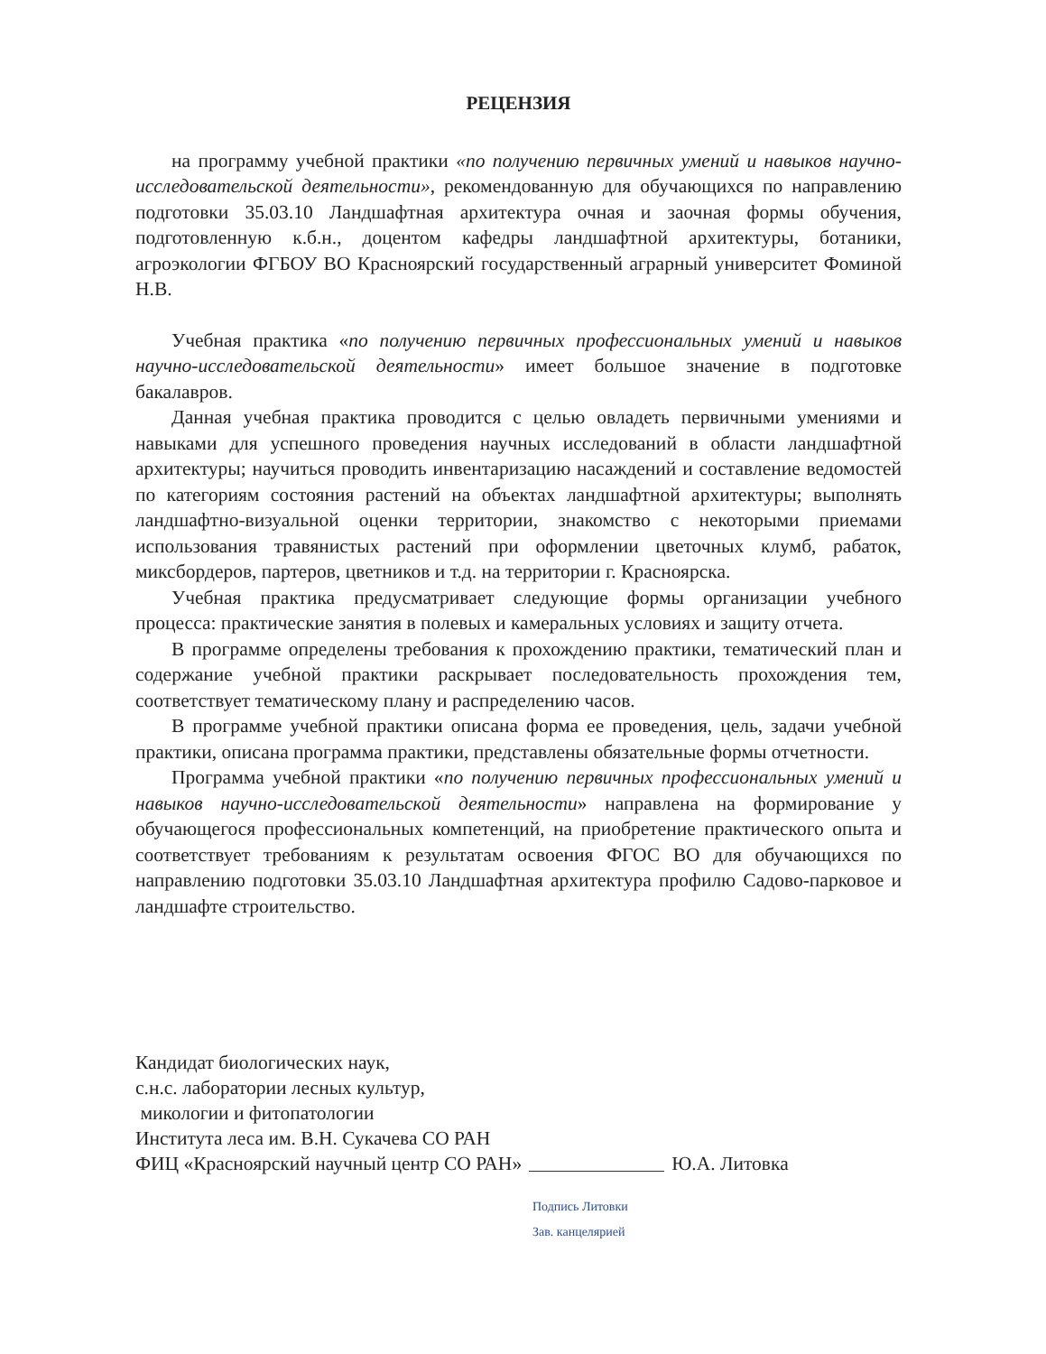РЕЦЕНЗИЯ
на программу учебной практики «по получению первичных умений и навыков научно-исследовательской деятельности», рекомендованную для обучающихся по направлению подготовки 35.03.10 Ландшафтная архитектура очная и заочная формы обучения, подготовленную к.б.н., доцентом кафедры ландшафтной архитектуры, ботаники, агроэкологии ФГБОУ ВО Красноярский государственный аграрный университет Фоминой Н.В.
Учебная практика «по получению первичных профессиональных умений и навыков научно-исследовательской деятельности» имеет большое значение в подготовке бакалавров.
Данная учебная практика проводится с целью овладеть первичными умениями и навыками для успешного проведения научных исследований в области ландшафтной архитектуры; научиться проводить инвентаризацию насаждений и составление ведомостей по категориям состояния растений на объектах ландшафтной архитектуры; выполнять ландшафтно-визуальной оценки территории, знакомство с некоторыми приемами использования травянистых растений при оформлении цветочных клумб, рабаток, миксбордеров, партеров, цветников и т.д. на территории г. Красноярска.
Учебная практика предусматривает следующие формы организации учебного процесса: практические занятия в полевых и камеральных условиях и защиту отчета.
В программе определены требования к прохождению практики, тематический план и содержание учебной практики раскрывает последовательность прохождения тем, соответствует тематическому плану и распределению часов.
В программе учебной практики описана форма ее проведения, цель, задачи учебной практики, описана программа практики, представлены обязательные формы отчетности.
Программа учебной практики «по получению первичных профессиональных умений и навыков научно-исследовательской деятельности» направлена на формирование у обучающегося профессиональных компетенций, на приобретение практического опыта и соответствует требованиям к результатам освоения ФГОС ВО для обучающихся по направлению подготовки 35.03.10 Ландшафтная архитектура профилю Садово-парковое и ландшафте строительство.
Кандидат биологических наук,
с.н.с. лаборатории лесных культур,
микологии и фитопатологии
Института леса им. В.Н. Сукачева СО РАН
ФИЦ «Красноярский научный центр СО РАН» Ю.А. Литовка
Подпись Литовки
Зав. канцелярией